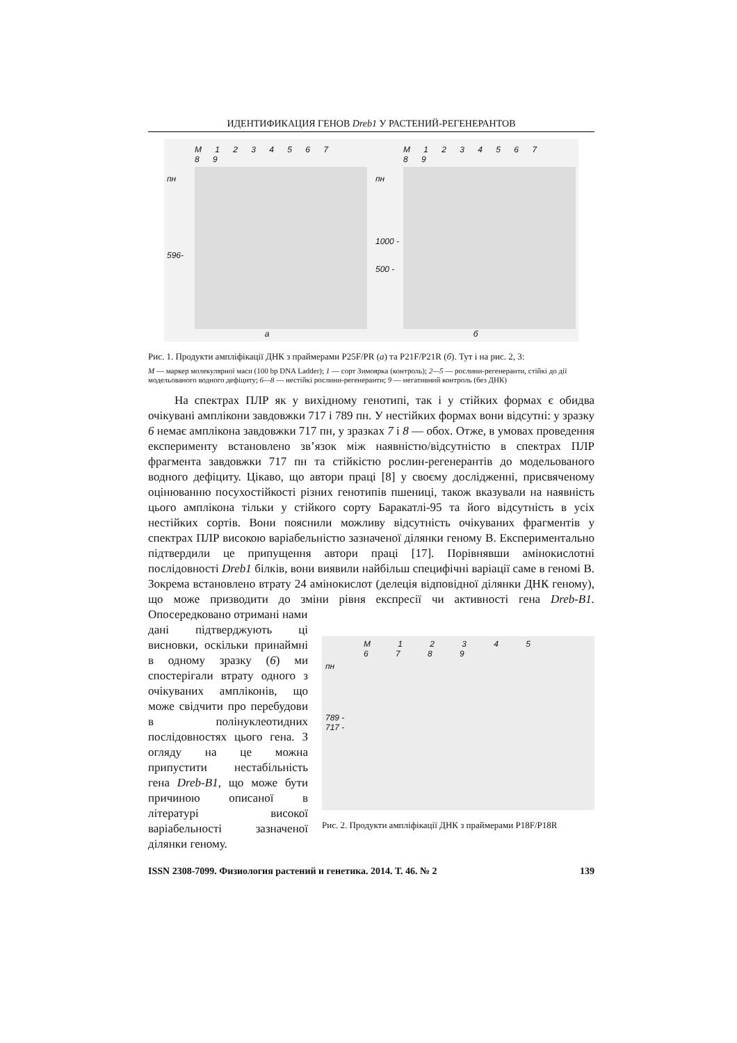ИДЕНТИФИКАЦИЯ ГЕНОВ Dreb1 У РАСТЕНИЙ-РЕГЕНЕРАНТОВ
M 1 2 3 4 5 6 7 8 9
пн
596-
а
M 1 2 3 4 5 6 7 8 9
пн
1000 -
500 -
б
Рис. 1. Продукти ампліфікації ДНК з праймерами P25F/PR (а) та P21F/P21R (б). Тут і на рис. 2, 3:
M — маркер молекулярної маси (100 bp DNA Ladder); 1 — сорт Зимоярка (контроль); 2—5 — рослини-регенеранти, стійкі до дії модельованого водного дефіциту; 6—8 — нестійкі рослини-регенеранти; 9 — негативний контроль (без ДНК)
На спектрах ПЛР як у вихідному генотипі, так і у стійких формах є обидва очікувані амплікони завдовжки 717 і 789 пн. У нестійких формах вони відсутні: у зразку 6 немає амплікона завдовжки 717 пн, у зразках 7 і 8 — обох. Отже, в умовах проведення експерименту встановлено зв’язок між наявністю/відсутністю в спектрах ПЛР фрагмента завдовжки 717 пн та стійкістю рослин-регенерантів до модельованого водного дефіциту. Цікаво, що автори праці [8] у своєму дослідженні, присвяченому оцінюванню посухостійкості різних генотипів пшениці, також вказували на наявність цього амплікона тільки у стійкого сорту Баракатлі-95 та його відсутність в усіх нестійких сортів. Вони пояснили можливу відсутність очікуваних фрагментів у спектрах ПЛР високою варіабельністю зазначеної ділянки геному B. Експериментально підтвердили це припущення автори праці [17]. Порівнявши амінокислотні послідовності Dreb1 білків, вони виявили найбільш специфічні варіації саме в геномі B. Зокрема встановлено втрату 24 амінокислот (делеція відповідної ділянки ДНК геному), що може призводити до зміни рівня експресії чи активності гена Dreb-B1. Опосередковано отримані нами
дані підтверджують ці висновки, оскільки принаймні в одному зразку (6) ми спостерігали втрату одного з очікуваних ампліконів, що може свідчити про перебудови в полінуклеотидних послідовностях цього гена. З огляду на це можна припустити нестабільність гена Dreb-B1, що може бути причиною описаної в літературі високої варіабельності зазначеної ділянки геному.
M 1 2 3 4 5 6 7 8 9
пн
789 -
717 -
Рис. 2. Продукти ампліфікації ДНК з праймерами P18F/P18R
ISSN 2308-7099. Физиология растений и генетика. 2014. Т. 46. № 2 139